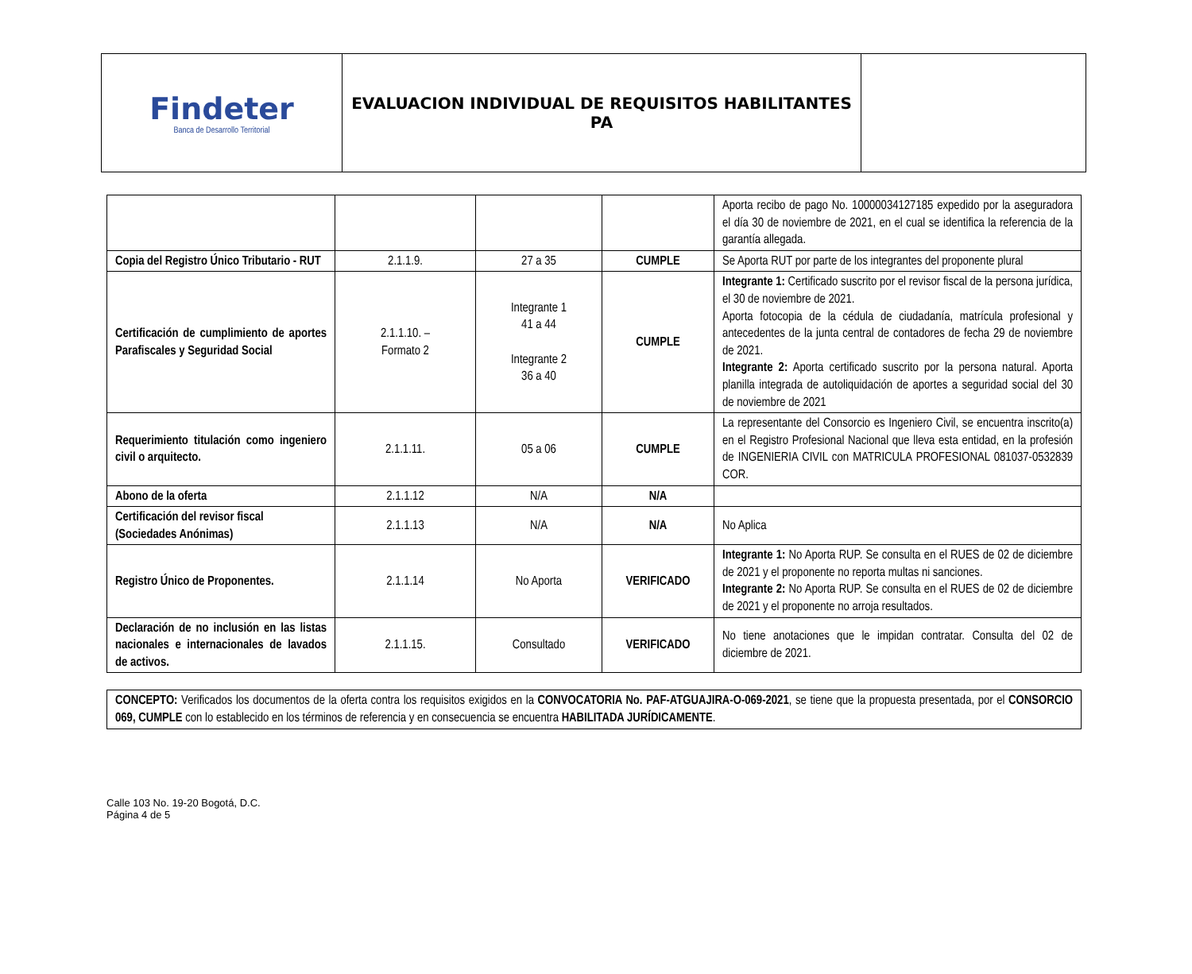| Findeter Banca de Desarrollo Territorial | EVALUACION INDIVIDUAL DE REQUISITOS HABILITANTES PA | |
| | | | | Aporta recibo de pago No. 10000034127185 expedido por la aseguradora el día 30 de noviembre de 2021, en el cual se identifica la referencia de la garantía allegada. |
| Copia del Registro Único Tributario - RUT | 2.1.1.9. | 27 a 35 | CUMPLE | Se Aporta RUT por parte de los integrantes del proponente plural |
| Certificación de cumplimiento de aportes Parafiscales y Seguridad Social | 2.1.1.10. – Formato 2 | Integrante 1 41 a 44 Integrante 2 36 a 40 | CUMPLE | Integrante 1: Certificado suscrito por el revisor fiscal de la persona jurídica, el 30 de noviembre de 2021. Aporta fotocopia de la cédula de ciudadanía, matrícula profesional y antecedentes de la junta central de contadores de fecha 29 de noviembre de 2021. Integrante 2: Aporta certificado suscrito por la persona natural. Aporta planilla integrada de autoliquidación de aportes a seguridad social del 30 de noviembre de 2021 |
| Requerimiento titulación como ingeniero civil o arquitecto. | 2.1.1.11. | 05 a 06 | CUMPLE | La representante del Consorcio es Ingeniero Civil, se encuentra inscrito(a) en el Registro Profesional Nacional que lleva esta entidad, en la profesión de INGENIERIA CIVIL con MATRICULA PROFESIONAL 081037-0532839 COR. |
| Abono de la oferta | 2.1.1.12 | N/A | N/A | |
| Certificación del revisor fiscal (Sociedades Anónimas) | 2.1.1.13 | N/A | N/A | No Aplica |
| Registro Único de Proponentes. | 2.1.1.14 | No Aporta | VERIFICADO | Integrante 1: No Aporta RUP. Se consulta en el RUES de 02 de diciembre de 2021 y el proponente no reporta multas ni sanciones. Integrante 2: No Aporta RUP. Se consulta en el RUES de 02 de diciembre de 2021 y el proponente no arroja resultados. |
| Declaración de no inclusión en las listas nacionales e internacionales de lavados de activos. | 2.1.1.15. | Consultado | VERIFICADO | No tiene anotaciones que le impidan contratar. Consulta del 02 de diciembre de 2021. |
CONCEPTO: Verificados los documentos de la oferta contra los requisitos exigidos en la CONVOCATORIA No. PAF-ATGUAJIRA-O-069-2021, se tiene que la propuesta presentada, por el CONSORCIO 069, CUMPLE con lo establecido en los términos de referencia y en consecuencia se encuentra HABILITADA JURÍDICAMENTE.
Calle 103 No. 19-20 Bogotá, D.C.
Página 4 de 5